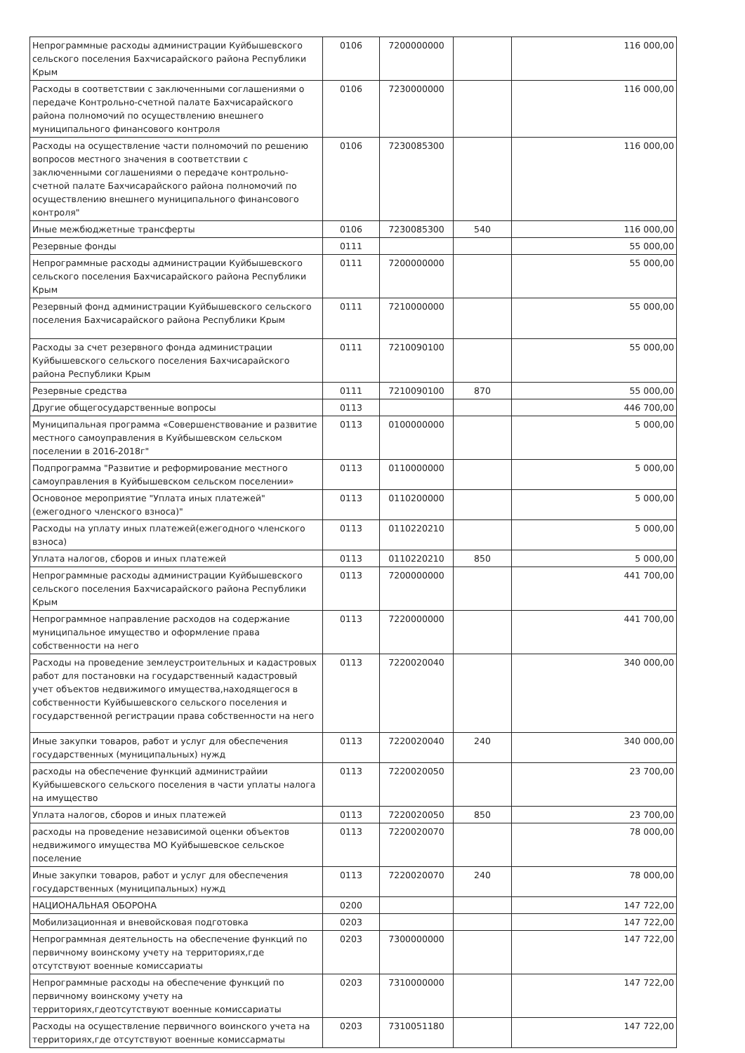| Непрограммные расходы администрации Куйбышевского сельского поселения Бахчисарайского района Республики Крым | 0106 | 7200000000 | | 116 000,00 |
| Расходы в соответствии с заключенными соглашениями о передаче Контрольно-счетной палате Бахчисарайского района полномочий по осуществлению внешнего муниципального финансового контроля | 0106 | 7230000000 | | 116 000,00 |
| Расходы на осуществление части полномочий по решению вопросов местного значения в соответствии с заключенными соглашениями о передаче контрольно-счетной палате Бахчисарайского района полномочий по осуществлению внешнего муниципального финансового контроля" | 0106 | 7230085300 | | 116 000,00 |
| Иные межбюджетные трансферты | 0106 | 7230085300 | 540 | 116 000,00 |
| Резервные фонды | 0111 | | | 55 000,00 |
| Непрограммные расходы администрации Куйбышевского сельского поселения Бахчисарайского района Республики Крым | 0111 | 7200000000 | | 55 000,00 |
| Резервный фонд администрации Куйбышевского сельского поселения Бахчисарайского района Республики Крым | 0111 | 7210000000 | | 55 000,00 |
| Расходы за счет резервного фонда администрации Куйбышевского сельского поселения Бахчисарайского района Республики Крым | 0111 | 7210090100 | | 55 000,00 |
| Резервные средства | 0111 | 7210090100 | 870 | 55 000,00 |
| Другие общегосударственные вопросы | 0113 | | | 446 700,00 |
| Муниципальная программа «Совершенствование и развитие местного самоуправления в Куйбышевском сельском поселении в 2016-2018г" | 0113 | 0100000000 | | 5 000,00 |
| Подпрограмма "Развитие и реформирование местного самоуправления в Куйбышевском сельском поселении» | 0113 | 0110000000 | | 5 000,00 |
| Основоное мероприятие "Уплата иных платежей"(ежегодного членского взноса)" | 0113 | 0110200000 | | 5 000,00 |
| Расходы на уплату иных платежей(ежегодного членского взноса) | 0113 | 0110220210 | | 5 000,00 |
| Уплата налогов, сборов и иных платежей | 0113 | 0110220210 | 850 | 5 000,00 |
| Непрограммные расходы администрации Куйбышевского сельского поселения Бахчисарайского района Республики Крым | 0113 | 7200000000 | | 441 700,00 |
| Непрограммное направление расходов на содержание муниципальное имущество и оформление права собственности на него | 0113 | 7220000000 | | 441 700,00 |
| Расходы на проведение землеустроительных и кадастровых работ для постановки на государственный кадастровый учет объектов недвижимого имущества,находящегося в собственности Куйбышевского сельского поселения и государственной регистрации права собственности на него | 0113 | 7220020040 | | 340 000,00 |
| Иные закупки товаров, работ и услуг для обеспечения государственных (муниципальных) нужд | 0113 | 7220020040 | 240 | 340 000,00 |
| расходы на обеспечение функций администрайии Куйбышевского сельского поселения в части уплаты налога на имущество | 0113 | 7220020050 | | 23 700,00 |
| Уплата налогов, сборов и иных платежей | 0113 | 7220020050 | 850 | 23 700,00 |
| расходы на проведение независимой оценки объектов недвижимого имущества МО Куйбышевское сельское поселение | 0113 | 7220020070 | | 78 000,00 |
| Иные закупки товаров, работ и услуг для обеспечения государственных (муниципальных) нужд | 0113 | 7220020070 | 240 | 78 000,00 |
| НАЦИОНАЛЬНАЯ ОБОРОНА | 0200 | | | 147 722,00 |
| Мобилизационная и вневойсковая подготовка | 0203 | | | 147 722,00 |
| Непрограммная деятельность на обеспечение функций по первичному воинскому учету на территориях,где отсутствуют военные комиссариаты | 0203 | 7300000000 | | 147 722,00 |
| Непрограммные расходы на обеспечение функций по первичному воинскому учету на территориях,гдеотсутствуют военные комиссариаты | 0203 | 7310000000 | | 147 722,00 |
| Расходы на осуществление первичного воинского учета на территориях,где отсутствуют военные комиссарматы | 0203 | 7310051180 | | 147 722,00 |